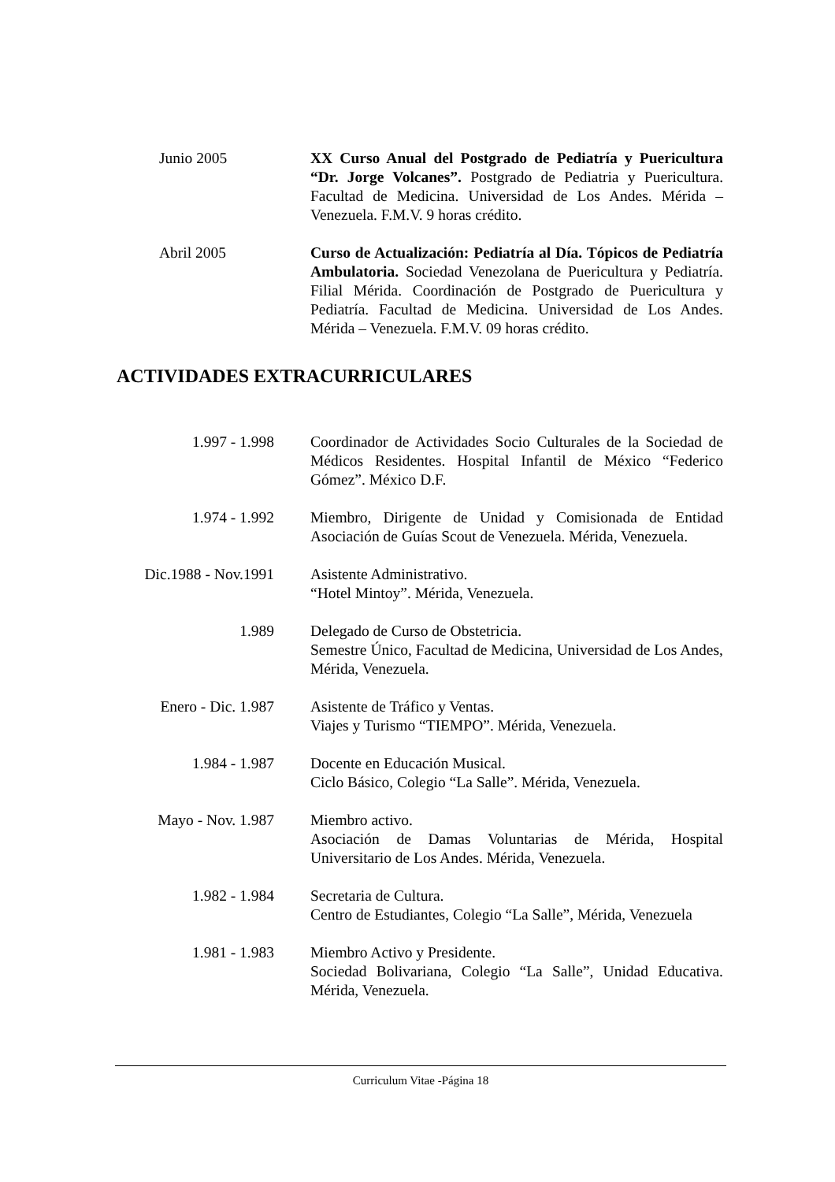Junio 2005 XX Curso Anual del Postgrado de Pediatría y Puericultura “Dr. Jorge Volcanes”. Postgrado de Pediatria y Puericultura. Facultad de Medicina. Universidad de Los Andes. Mérida – Venezuela. F.M.V. 9 horas crédito.
Abril 2005 Curso de Actualización: Pediatría al Día. Tópicos de Pediatría Ambulatoria. Sociedad Venezolana de Puericultura y Pediatría. Filial Mérida. Coordinación de Postgrado de Puericultura y Pediatría. Facultad de Medicina. Universidad de Los Andes. Mérida – Venezuela. F.M.V. 09 horas crédito.
ACTIVIDADES EXTRACURRICULARES
1.997 - 1.998 Coordinador de Actividades Socio Culturales de la Sociedad de Médicos Residentes. Hospital Infantil de México “Federico Gómez”. México D.F.
1.974 - 1.992 Miembro, Dirigente de Unidad y Comisionada de Entidad Asociación de Guías Scout de Venezuela. Mérida, Venezuela.
Dic.1988 - Nov.1991
Asistente Administrativo.
“Hotel Mintoy”. Mérida, Venezuela.
1.989 Delegado de Curso de Obstetricia.
Semestre Único, Facultad de Medicina, Universidad de Los Andes, Mérida, Venezuela.
Enero - Dic. 1.987
Asistente de Tráfico y Ventas.
Viajes y Turismo “TIEMPO”. Mérida, Venezuela.
1.984 - 1.987 Docente en Educación Musical.
Ciclo Básico, Colegio “La Salle”. Mérida, Venezuela.
Mayo - Nov. 1.987 Miembro activo.
Asociación de Damas Voluntarias de Mérida, Hospital Universitario de Los Andes. Mérida, Venezuela.
1.982 - 1.984 Secretaria de Cultura.
Centro de Estudiantes, Colegio “La Salle”, Mérida, Venezuela
1.981 - 1.983 Miembro Activo y Presidente.
Sociedad Bolivariana, Colegio “La Salle”, Unidad Educativa. Mérida, Venezuela.
Curriculum Vitae -Página 18